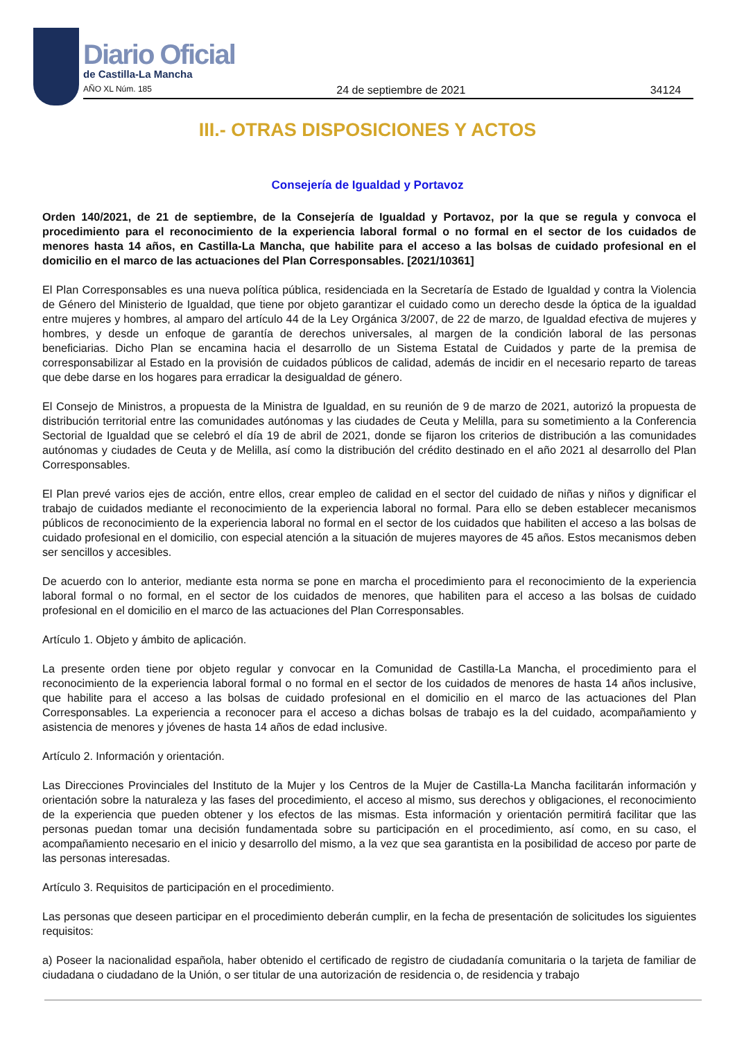Diario Oficial
de Castilla-La Mancha
AÑO XL Núm. 185 24 de septiembre de 2021 34124
III.- OTRAS DISPOSICIONES Y ACTOS
Consejería de Igualdad y Portavoz
Orden 140/2021, de 21 de septiembre, de la Consejería de Igualdad y Portavoz, por la que se regula y convoca el procedimiento para el reconocimiento de la experiencia laboral formal o no formal en el sector de los cuidados de menores hasta 14 años, en Castilla-La Mancha, que habilite para el acceso a las bolsas de cuidado profesional en el domicilio en el marco de las actuaciones del Plan Corresponsables. [2021/10361]
El Plan Corresponsables es una nueva política pública, residenciada en la Secretaría de Estado de Igualdad y contra la Violencia de Género del Ministerio de Igualdad, que tiene por objeto garantizar el cuidado como un derecho desde la óptica de la igualdad entre mujeres y hombres, al amparo del artículo 44 de la Ley Orgánica 3/2007, de 22 de marzo, de Igualdad efectiva de mujeres y hombres, y desde un enfoque de garantía de derechos universales, al margen de la condición laboral de las personas beneficiarias. Dicho Plan se encamina hacia el desarrollo de un Sistema Estatal de Cuidados y parte de la premisa de corresponsabilizar al Estado en la provisión de cuidados públicos de calidad, además de incidir en el necesario reparto de tareas que debe darse en los hogares para erradicar la desigualdad de género.
El Consejo de Ministros, a propuesta de la Ministra de Igualdad, en su reunión de 9 de marzo de 2021, autorizó la propuesta de distribución territorial entre las comunidades autónomas y las ciudades de Ceuta y Melilla, para su sometimiento a la Conferencia Sectorial de Igualdad que se celebró el día 19 de abril de 2021, donde se fijaron los criterios de distribución a las comunidades autónomas y ciudades de Ceuta y de Melilla, así como la distribución del crédito destinado en el año 2021 al desarrollo del Plan Corresponsables.
El Plan prevé varios ejes de acción, entre ellos, crear empleo de calidad en el sector del cuidado de niñas y niños y dignificar el trabajo de cuidados mediante el reconocimiento de la experiencia laboral no formal. Para ello se deben establecer mecanismos públicos de reconocimiento de la experiencia laboral no formal en el sector de los cuidados que habiliten el acceso a las bolsas de cuidado profesional en el domicilio, con especial atención a la situación de mujeres mayores de 45 años. Estos mecanismos deben ser sencillos y accesibles.
De acuerdo con lo anterior, mediante esta norma se pone en marcha el procedimiento para el reconocimiento de la experiencia laboral formal o no formal, en el sector de los cuidados de menores, que habiliten para el acceso a las bolsas de cuidado profesional en el domicilio en el marco de las actuaciones del Plan Corresponsables.
Artículo 1. Objeto y ámbito de aplicación.
La presente orden tiene por objeto regular y convocar en la Comunidad de Castilla-La Mancha, el procedimiento para el reconocimiento de la experiencia laboral formal o no formal en el sector de los cuidados de menores de hasta 14 años inclusive, que habilite para el acceso a las bolsas de cuidado profesional en el domicilio en el marco de las actuaciones del Plan Corresponsables. La experiencia a reconocer para el acceso a dichas bolsas de trabajo es la del cuidado, acompañamiento y asistencia de menores y jóvenes de hasta 14 años de edad inclusive.
Artículo 2. Información y orientación.
Las Direcciones Provinciales del Instituto de la Mujer y los Centros de la Mujer de Castilla-La Mancha facilitarán información y orientación sobre la naturaleza y las fases del procedimiento, el acceso al mismo, sus derechos y obligaciones, el reconocimiento de la experiencia que pueden obtener y los efectos de las mismas. Esta información y orientación permitirá facilitar que las personas puedan tomar una decisión fundamentada sobre su participación en el procedimiento, así como, en su caso, el acompañamiento necesario en el inicio y desarrollo del mismo, a la vez que sea garantista en la posibilidad de acceso por parte de las personas interesadas.
Artículo 3. Requisitos de participación en el procedimiento.
Las personas que deseen participar en el procedimiento deberán cumplir, en la fecha de presentación de solicitudes los siguientes requisitos:
a) Poseer la nacionalidad española, haber obtenido el certificado de registro de ciudadanía comunitaria o la tarjeta de familiar de ciudadana o ciudadano de la Unión, o ser titular de una autorización de residencia o, de residencia y trabajo